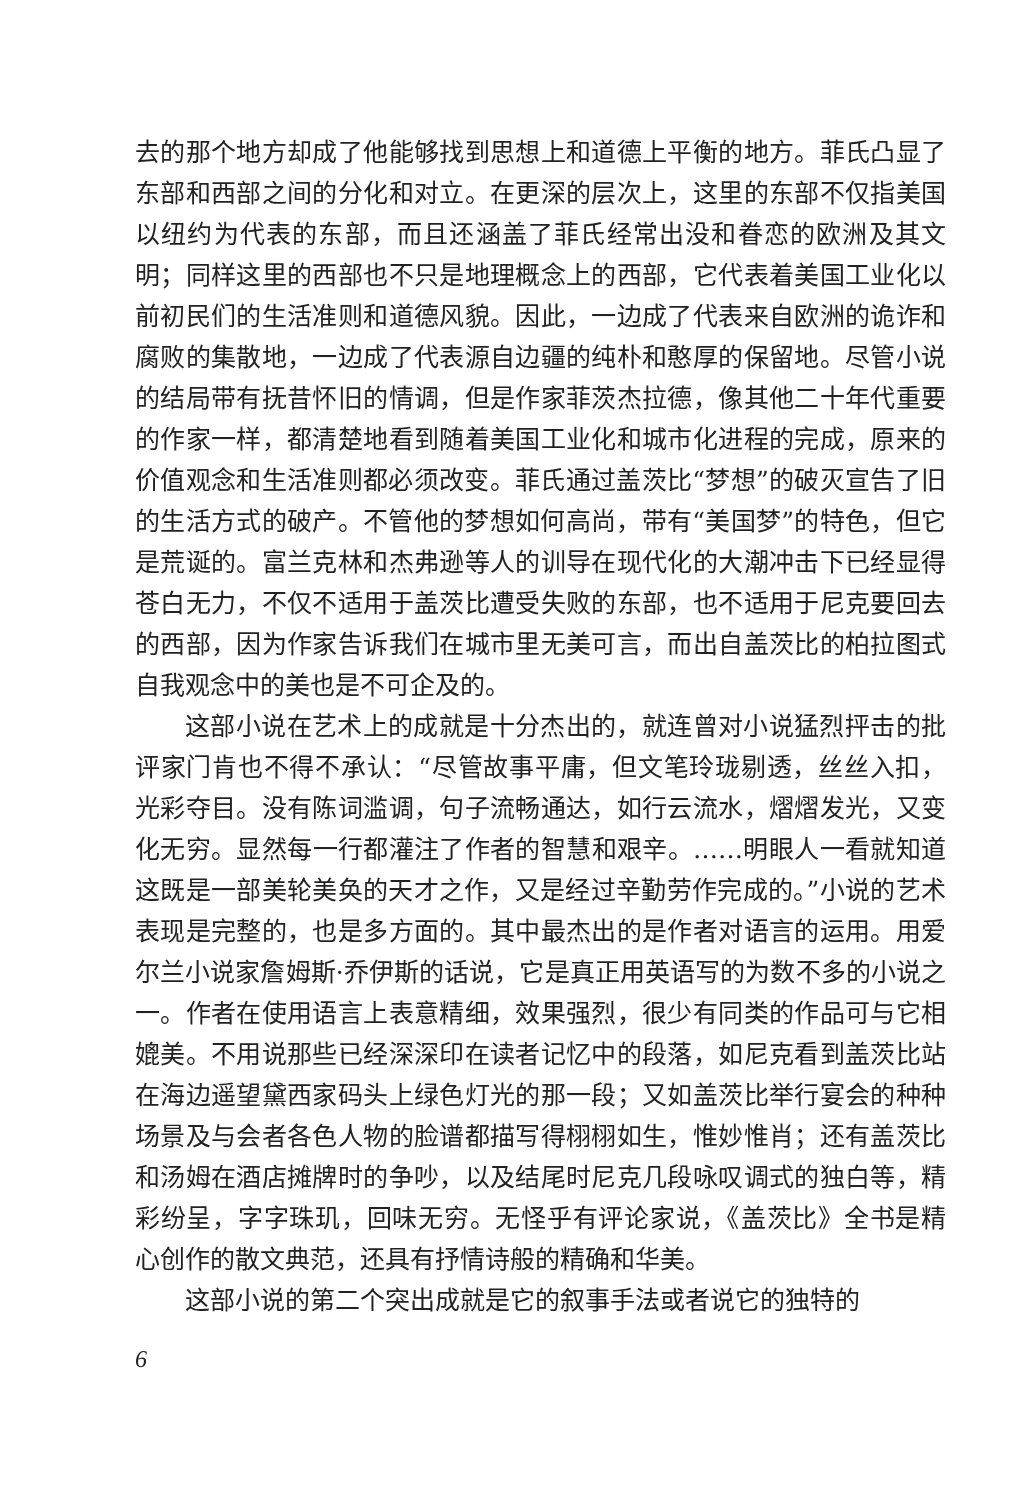去的那个地方却成了他能够找到思想上和道德上平衡的地方。菲氏凸显了东部和西部之间的分化和对立。在更深的层次上，这里的东部不仅指美国以纽约为代表的东部，而且还涵盖了菲氏经常出没和眷恋的欧洲及其文明；同样这里的西部也不只是地理概念上的西部，它代表着美国工业化以前初民们的生活准则和道德风貌。因此，一边成了代表来自欧洲的诡诈和腐败的集散地，一边成了代表源自边疆的纯朴和憨厚的保留地。尽管小说的结局带有抚昔怀旧的情调，但是作家菲茨杰拉德，像其他二十年代重要的作家一样，都清楚地看到随着美国工业化和城市化进程的完成，原来的价值观念和生活准则都必须改变。菲氏通过盖茨比“梦想”的破灭宣告了旧的生活方式的破产。不管他的梦想如何高尚，带有“美国梦”的特色，但它是荒诞的。富兰克林和杰弗逊等人的训导在现代化的大潮冲击下已经显得苍白无力，不仅不适用于盖茨比遭受失败的东部，也不适用于尼克要回去的西部，因为作家告诉我们在城市里无美可言，而出自盖茨比的柏拉图式自我观念中的美也是不可企及的。
这部小说在艺术上的成就是十分杰出的，就连曾对小说猛烈抨击的批评家门肯也不得不承认：“尽管故事平庸，但文笔玲珑剔透，丝丝入扣，光彩夺目。没有陈词滥调，句子流畅通达，如行云流水，熠熠发光，又变化无穷。显然每一行都灌注了作者的智慧和艰辛。……明眼人一看就知道这既是一部美轮美奂的天才之作，又是经过辛勤劳作完成的。”小说的艺术表现是完整的，也是多方面的。其中最杰出的是作者对语言的运用。用爱尔兰小说家詹姆斯·乔伊斯的话说，它是真正用英语写的为数不多的小说之一。作者在使用语言上表意精细，效果强烈，很少有同类的作品可与它相媲美。不用说那些已经深深印在读者记忆中的段落，如尼克看到盖茨比站在海边遥望黛西家码头上绿色灯光的那一段；又如盖茨比举行宴会的种种场景及与会者各色人物的脸谱都描写得栩栩如生，惟妙惟肖；还有盖茨比和汤姆在酒店摊牌时的争吵，以及结尾时尼克几段咏叹调式的独白等，精彩纷呈，字字珠玑，回味无穷。无怪乎有评论家说，《盖茨比》全书是精心创作的散文典范，还具有抒情诗般的精确和华美。
这部小说的第二个突出成就是它的叙事手法或者说它的独特的
6